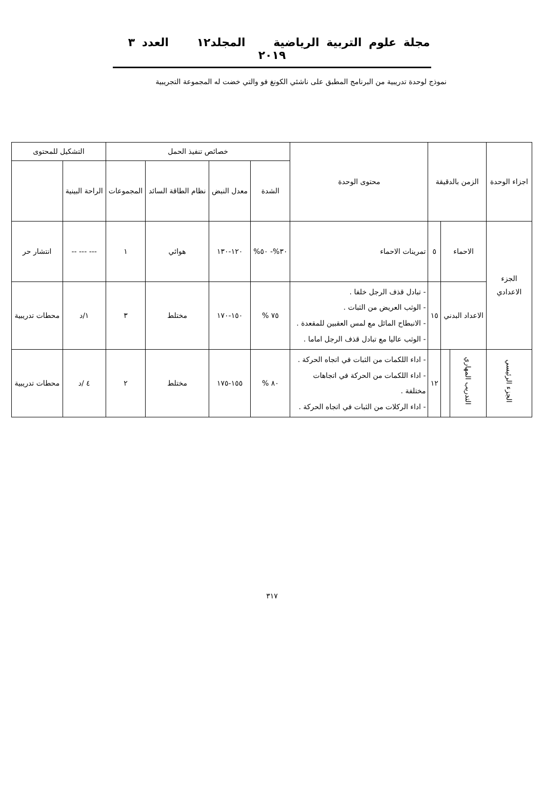مجلة علوم التربية الرياضية المجلد١٢ العدد ٣ ٢٠١٩
نموذج لوحدة تدريبية من البرنامج المطبق على ناشئي الكونغ فو والتي خضت له المجموعة التجريبية
| اجزاء الوحدة | الزمن بالدقيقة | | | محتوى الوحدة | خصائص تنفيذ الحمل | | | | التشكيل للمحتوى | |
| --- | --- | --- | --- | --- | --- | --- | --- | --- | --- | --- |
| | | | | | الشدة | معدل النبض | نظام الطاقة السائد | المجموعات | الراحة البينية | |
| الجزء الاعدادي | الاحماء | | ٥ | تمرينات الاحماء | ٣٠%- ٥٠% | ١٢٠-١٣٠ | هوائي | ١ | --- --- -- | انتشار حر |
| | الاعداد البدني | | ١٥ | - تبادل قذف الرجل خلفا . - الوثب العريض من الثبات . - الانبطاح المائل مع لمس العقبين للمقعدة . - الوثب عاليا مع تبادل قذف الرجل اماما . | ٧٥ % | ١٥٠-١٧٠ | مختلط | ٣ | ١/د | محطات تدريبية |
| الجزء الرئيسي | التدريب المهاري | | ١٢ | - اداء اللكمات من الثبات في اتجاه الحركة . - اداء اللكمات من الحركة في اتجاهات مختلفة . - اداء الركلات من الثبات في اتجاه الحركة . | ٨٠ % | ١٥٥-١٧٥ | مختلط | ٢ | ٤ /د | محطات تدريبية |
٣١٧